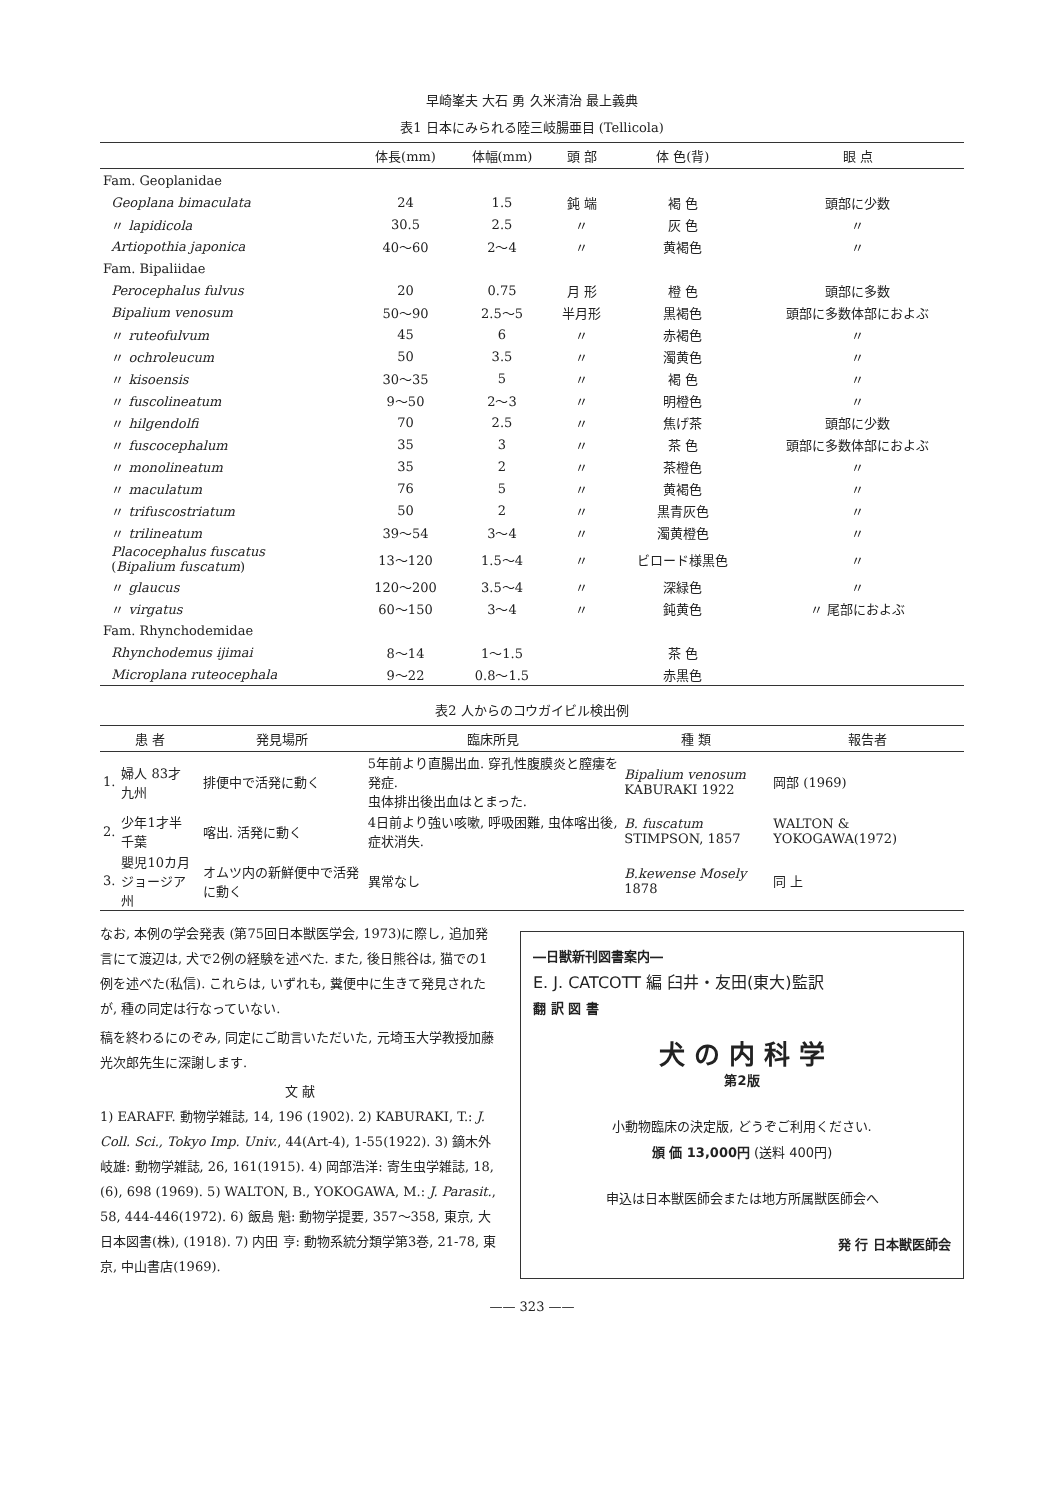早崎峯夫 大石 勇 久米清治 最上義典
表1 日本にみられる陸三岐腸亜目 (Tellicola)
| | 体長(mm) | 体幅(mm) | 頭 部 | 体 色(背) | 眼 点 |
| --- | --- | --- | --- | --- | --- |
| Fam. Geoplanidae | | | | | |
| Geoplana bimaculata | 24 | 1.5 | 鈍 端 | 褐 色 | 頭部に少数 |
| 〃 lapidicola | 30.5 | 2.5 | 〃 | 灰 色 | 〃 |
| Artiopothia japonica | 40～60 | 2～4 | 〃 | 黄褐色 | 〃 |
| Fam. Bipaliidae | | | | | |
| Perocephalus fulvus | 20 | 0.75 | 月 形 | 橙 色 | 頭部に多数 |
| Bipalium venosum | 50～90 | 2.5～5 | 半月形 | 黒褐色 | 頭部に多数体部におよぶ |
| 〃 ruteofulvum | 45 | 6 | 〃 | 赤褐色 | 〃 |
| 〃 ochroleucum | 50 | 3.5 | 〃 | 濁黄色 | 〃 |
| 〃 kisoensis | 30～35 | 5 | 〃 | 褐 色 | 〃 |
| 〃 fuscolineatum | 9～50 | 2～3 | 〃 | 明橙色 | 〃 |
| 〃 hilgendolfi | 70 | 2.5 | 〃 | 焦げ茶 | 頭部に少数 |
| 〃 fuscocephalum | 35 | 3 | 〃 | 茶 色 | 頭部に多数体部におよぶ |
| 〃 monolineatum | 35 | 2 | 〃 | 茶橙色 | 〃 |
| 〃 maculatum | 76 | 5 | 〃 | 黄褐色 | 〃 |
| 〃 trifuscostriatum | 50 | 2 | 〃 | 黒青灰色 | 〃 |
| 〃 trilineatum | 39～54 | 3～4 | 〃 | 濁黄橙色 | 〃 |
| Placocephalus fuscatus ( Bipalium fuscatum ) | 13～120 | 1.5～4 | 〃 | ビロード様黒色 | 〃 |
| 〃 glaucus | 120～200 | 3.5～4 | 〃 | 深緑色 | 〃 |
| 〃 virgatus | 60～150 | 3～4 | 〃 | 鈍黄色 | 〃 尾部におよぶ |
| Fam. Rhynchodemidae | | | | | |
| Rhynchodemus ijimai | 8～14 | 1～1.5 | | 茶 色 | |
| Microplana ruteocephala | 9～22 | 0.8～1.5 | | 赤黒色 | |
表2 人からのコウガイビル検出例
| 患 者 | | 発見場所 | 臨床所見 | 種 類 | 報告者 |
| --- | --- | --- | --- | --- | --- |
| 1. | 婦人 83才 九州 | 排便中で活発に動く | 5年前より直腸出血. 穿孔性腹膜炎と膣瘻を発症. 虫体排出後出血はとまった. | Bipalium venosum KABURAKI 1922 | 岡部 (1969) |
| 2. | 少年1才半 千葉 | 喀出. 活発に動く | 4日前より強い咳嗽, 呼吸困難, 虫体喀出後, 症状消失. | B. fuscatum STIMPSON, 1857 | WALTON & YOKOGAWA(1972) |
| 3. | 嬰児10カ月 ジョージア州 | オムツ内の新鮮便中で活発に動く | 異常なし | B.kewense Mosely 1878 | 同 上 |
なお, 本例の学会発表 (第75回日本獣医学会, 1973)に際し, 追加発言にて渡辺は, 犬で2例の経験を述べた. また, 後日熊谷は, 猫での1例を述べた(私信). これらは, いずれも, 糞便中に生きて発見されたが, 種の同定は行なっていない.
稿を終わるにのぞみ, 同定にご助言いただいた, 元埼玉大学教授加藤光次郎先生に深謝します.
文 献
1) EARAFF. 動物学雑誌, 14, 196 (1902). 2) KABURAKI, T.: J. Coll. Sci., Tokyo Imp. Univ., 44(Art-4), 1-55(1922). 3) 鏑木外岐雄: 動物学雑誌, 26, 161(1915). 4) 岡部浩洋: 寄生虫学雑誌, 18, (6), 698 (1969). 5) WALTON, B., YOKOGAWA, M.: J. Parasit., 58, 444-446(1972). 6) 飯島 魁: 動物学提要, 357～358, 東京, 大日本図書(株), (1918). 7) 内田 亨: 動物系統分類学第3巻, 21-78, 東京, 中山書店(1969).
―日獣新刊図書案内―
E. J. CATCOTT 編 臼井・友田(東大)監訳
翻 訳 図 書
犬 の 内 科 学
第2版
小動物臨床の決定版, どうぞご利用ください.
頒 価 13,000円 (送料 400円)
申込は日本獣医師会または地方所属獣医師会へ
発 行 日本獣医師会
—— 323 ——